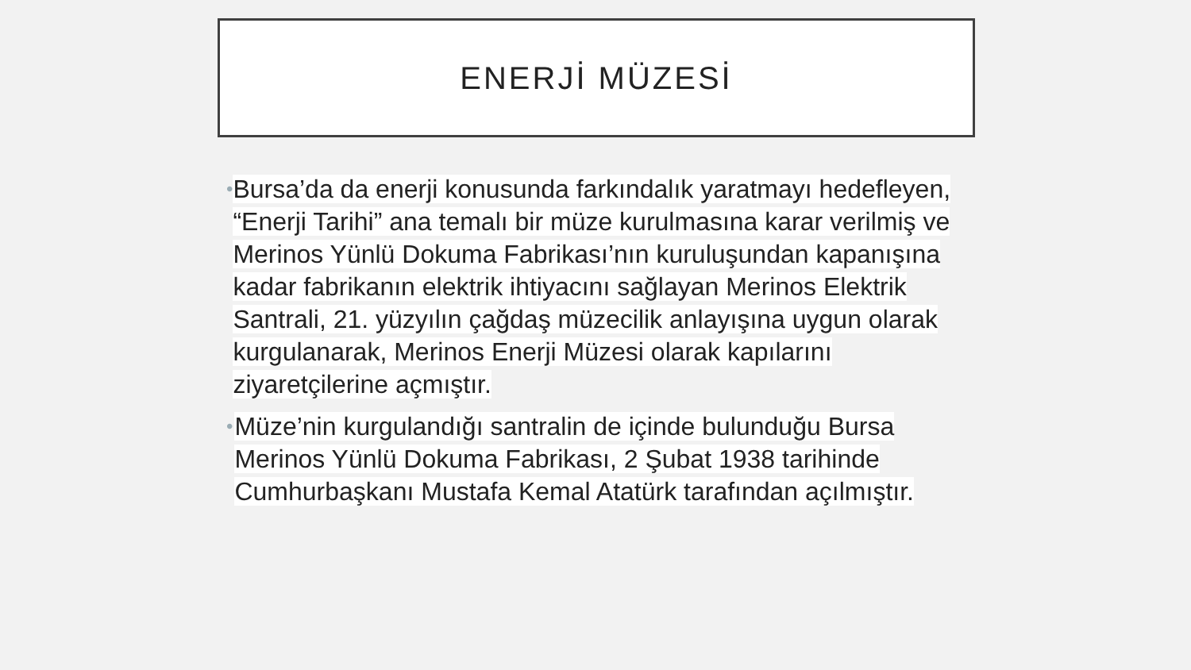ENERJİ MÜZESİ
•
Bursa’da da enerji konusunda farkındalık yaratmayı hedefleyen, “Enerji Tarihi” ana temalı bir müze kurulmasına karar verilmiş ve Merinos Yünlü Dokuma Fabrikası’nın kuruluşundan kapanışına kadar fabrikanın elektrik ihtiyacını sağlayan Merinos Elektrik Santrali, 21. yüzyılın çağdaş müzecilik anlayışına uygun olarak kurgulanarak, Merinos Enerji Müzesi olarak kapılarını ziyaretçilerine açmıştır.
•
Müze’nin kurgulandığı santralin de içinde bulunduğu Bursa Merinos Yünlü Dokuma Fabrikası, 2 Şubat 1938 tarihinde Cumhurbaşkanı Mustafa Kemal Atatürk tarafından açılmıştır.